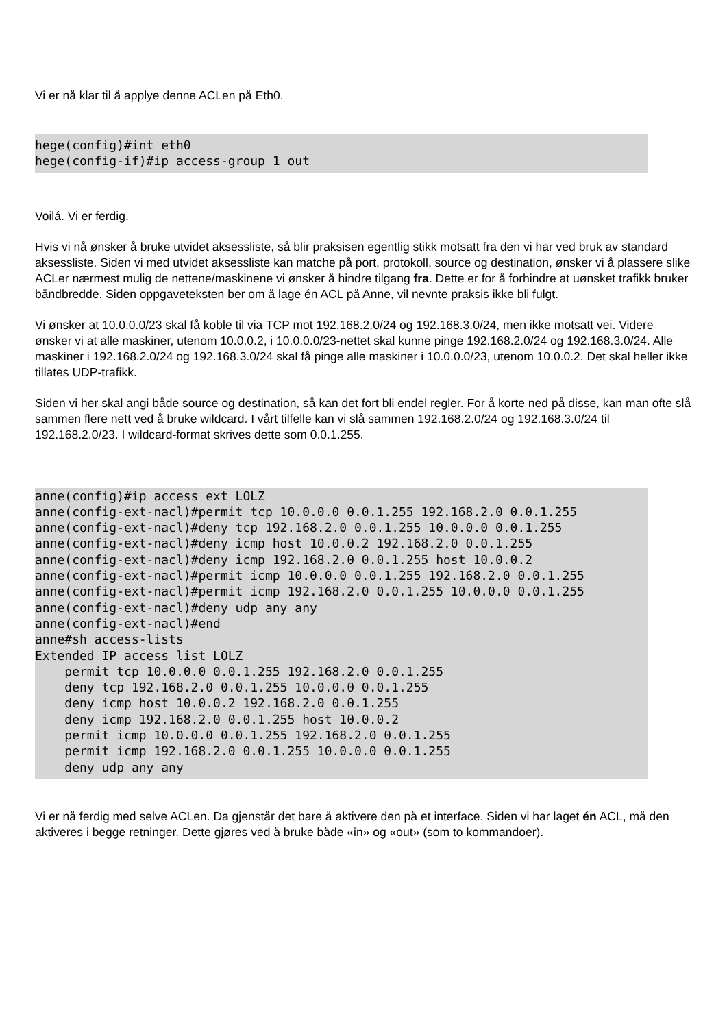Vi er nå klar til å applye denne ACLen på Eth0.
hege(config)#int eth0
hege(config-if)#ip access-group 1 out
Voilá. Vi er ferdig.
Hvis vi nå ønsker å bruke utvidet aksessliste, så blir praksisen egentlig stikk motsatt fra den vi har ved bruk av standard aksessliste. Siden vi med utvidet aksessliste kan matche på port, protokoll, source og destination, ønsker vi å plassere slike ACLer nærmest mulig de nettene/maskinene vi ønsker å hindre tilgang fra. Dette er for å forhindre at uønsket trafikk bruker båndbredde. Siden oppgaveteksten ber om å lage én ACL på Anne, vil nevnte praksis ikke bli fulgt.
Vi ønsker at 10.0.0.0/23 skal få koble til via TCP mot 192.168.2.0/24 og 192.168.3.0/24, men ikke motsatt vei. Videre ønsker vi at alle maskiner, utenom 10.0.0.2, i 10.0.0.0/23-nettet skal kunne pinge 192.168.2.0/24 og 192.168.3.0/24. Alle maskiner i 192.168.2.0/24 og 192.168.3.0/24 skal få pinge alle maskiner i 10.0.0.0/23, utenom 10.0.0.2. Det skal heller ikke tillates UDP-trafikk.
Siden vi her skal angi både source og destination, så kan det fort bli endel regler. For å korte ned på disse, kan man ofte slå sammen flere nett ved å bruke wildcard. I vårt tilfelle kan vi slå sammen 192.168.2.0/24 og 192.168.3.0/24 til 192.168.2.0/23. I wildcard-format skrives dette som 0.0.1.255.
anne(config)#ip access ext LOLZ
anne(config-ext-nacl)#permit tcp 10.0.0.0 0.0.1.255 192.168.2.0 0.0.1.255
anne(config-ext-nacl)#deny tcp 192.168.2.0 0.0.1.255 10.0.0.0 0.0.1.255
anne(config-ext-nacl)#deny icmp host 10.0.0.2 192.168.2.0 0.0.1.255
anne(config-ext-nacl)#deny icmp 192.168.2.0 0.0.1.255 host 10.0.0.2
anne(config-ext-nacl)#permit icmp 10.0.0.0 0.0.1.255 192.168.2.0 0.0.1.255
anne(config-ext-nacl)#permit icmp 192.168.2.0 0.0.1.255 10.0.0.0 0.0.1.255
anne(config-ext-nacl)#deny udp any any
anne(config-ext-nacl)#end
anne#sh access-lists
Extended IP access list LOLZ
    permit tcp 10.0.0.0 0.0.1.255 192.168.2.0 0.0.1.255
    deny tcp 192.168.2.0 0.0.1.255 10.0.0.0 0.0.1.255
    deny icmp host 10.0.0.2 192.168.2.0 0.0.1.255
    deny icmp 192.168.2.0 0.0.1.255 host 10.0.0.2
    permit icmp 10.0.0.0 0.0.1.255 192.168.2.0 0.0.1.255
    permit icmp 192.168.2.0 0.0.1.255 10.0.0.0 0.0.1.255
    deny udp any any
Vi er nå ferdig med selve ACLen. Da gjenstår det bare å aktivere den på et interface. Siden vi har laget én ACL, må den aktiveres i begge retninger. Dette gjøres ved å bruke både «in» og «out» (som to kommandoer).